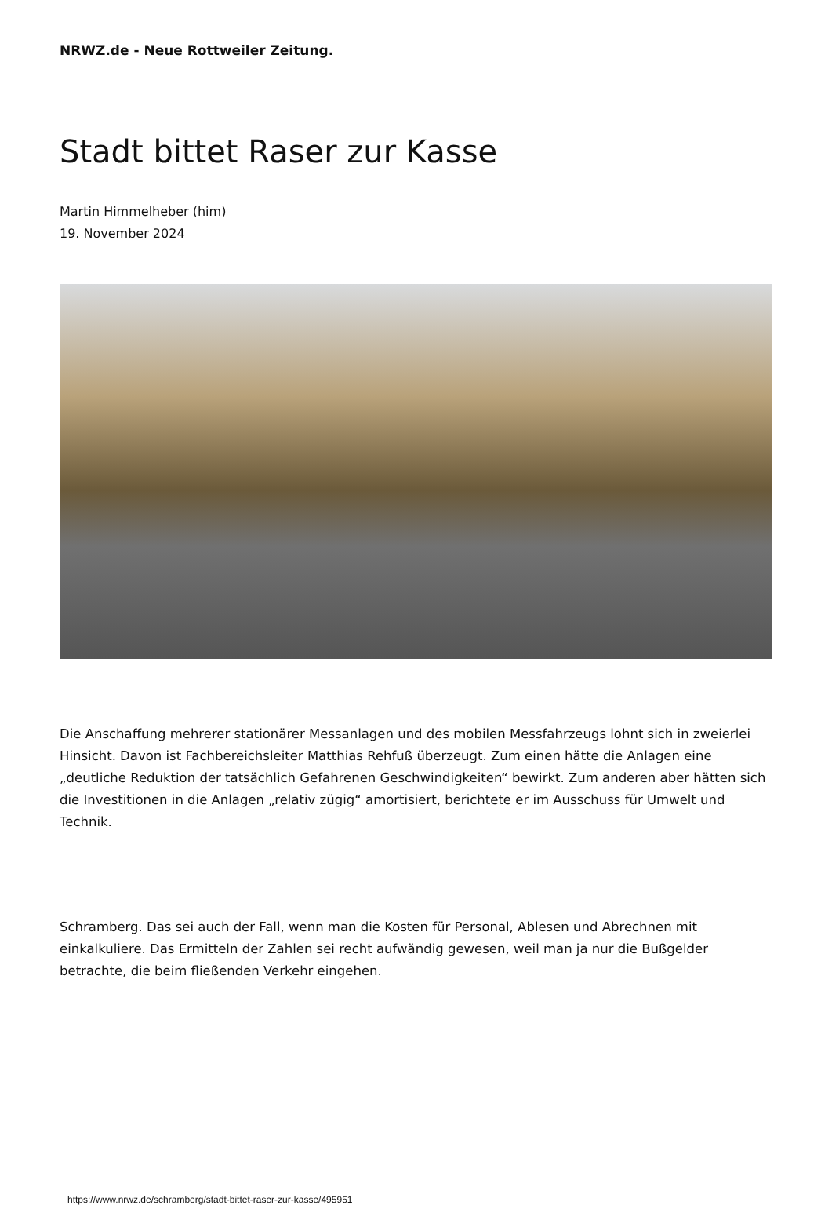NRWZ.de - Neue Rottweiler Zeitung.
Stadt bittet Raser zur Kasse
Martin Himmelheber (him)
19. November 2024
Die Anschaffung mehrerer stationärer Messanlagen und des mobilen Messfahrzeugs lohnt sich in zweierlei Hinsicht. Davon ist Fachbereichsleiter Matthias Rehfuß überzeugt. Zum einen hätte die Anlagen eine „deutliche Reduktion der tatsächlich Gefahrenen Geschwindigkeiten“ bewirkt. Zum anderen aber hätten sich die Investitionen in die Anlagen „relativ zügig“ amortisiert, berichtete er im Ausschuss für Umwelt und Technik.
Schramberg. Das sei auch der Fall, wenn man die Kosten für Personal, Ablesen und Abrechnen mit einkalkuliere. Das Ermitteln der Zahlen sei recht aufwändig gewesen, weil man ja nur die Bußgelder betrachte, die beim fließenden Verkehr eingehen.
https://www.nrwz.de/schramberg/stadt-bittet-raser-zur-kasse/495951